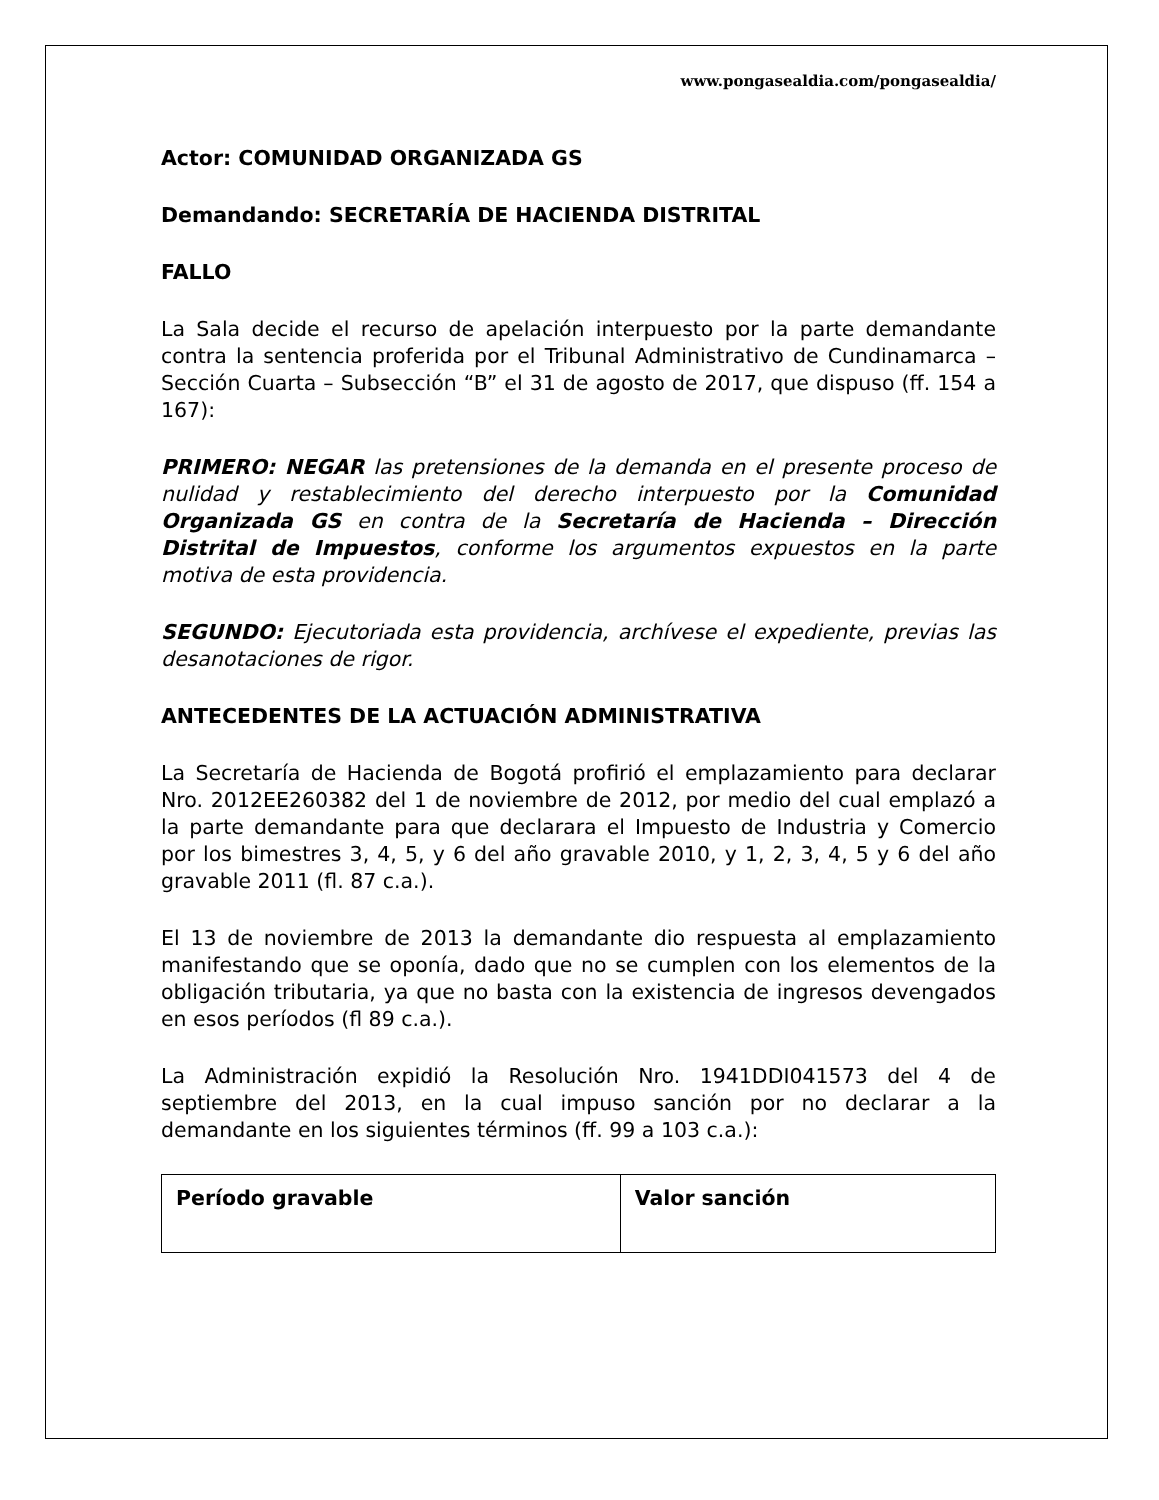www.pongasealdia.com/pongasealdia/
Actor: COMUNIDAD ORGANIZADA GS
Demandando: SECRETARÍA DE HACIENDA DISTRITAL
FALLO
La Sala decide el recurso de apelación interpuesto por la parte demandante contra la sentencia proferida por el Tribunal Administrativo de Cundinamarca – Sección Cuarta – Subsección “B” el 31 de agosto de 2017, que dispuso (ff. 154 a 167):
PRIMERO: NEGAR las pretensiones de la demanda en el presente proceso de nulidad y restablecimiento del derecho interpuesto por la Comunidad Organizada GS en contra de la Secretaría de Hacienda – Dirección Distrital de Impuestos, conforme los argumentos expuestos en la parte motiva de esta providencia.
SEGUNDO: Ejecutoriada esta providencia, archívese el expediente, previas las desanotaciones de rigor.
ANTECEDENTES DE LA ACTUACIÓN ADMINISTRATIVA
La Secretaría de Hacienda de Bogotá profirió el emplazamiento para declarar Nro. 2012EE260382 del 1 de noviembre de 2012, por medio del cual emplazó a la parte demandante para que declarara el Impuesto de Industria y Comercio por los bimestres 3, 4, 5, y 6 del año gravable 2010, y 1, 2, 3, 4, 5 y 6 del año gravable 2011 (fl. 87 c.a.).
El 13 de noviembre de 2013 la demandante dio respuesta al emplazamiento manifestando que se oponía, dado que no se cumplen con los elementos de la obligación tributaria, ya que no basta con la existencia de ingresos devengados en esos períodos (fl 89 c.a.).
La Administración expidió la Resolución Nro. 1941DDI041573 del 4 de septiembre del 2013, en la cual impuso sanción por no declarar a la demandante en los siguientes términos (ff. 99 a 103 c.a.):
| Período gravable | Valor sanción |